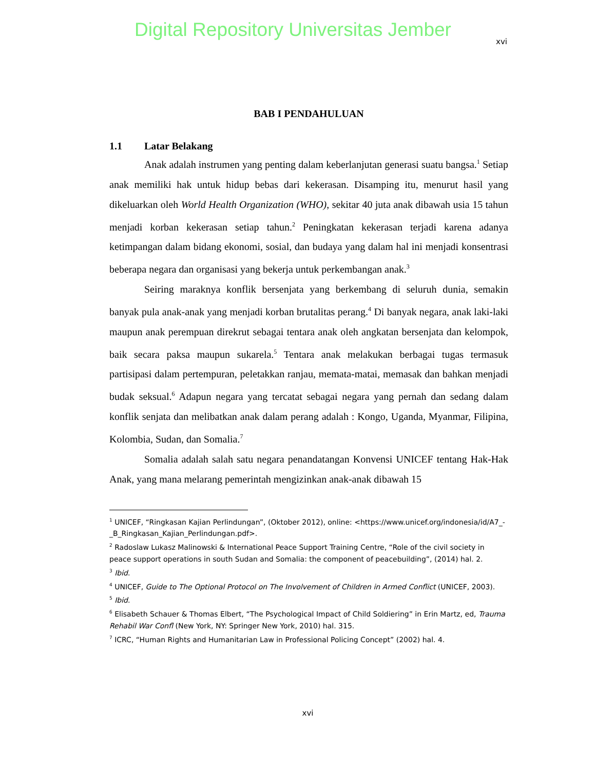Digital Repository Universitas Jember
xvi
BAB I PENDAHULUAN
1.1 Latar Belakang
Anak adalah instrumen yang penting dalam keberlanjutan generasi suatu bangsa.<sup>1</sup> Setiap anak memiliki hak untuk hidup bebas dari kekerasan. Disamping itu, menurut hasil yang dikeluarkan oleh World Health Organization (WHO), sekitar 40 juta anak dibawah usia 15 tahun menjadi korban kekerasan setiap tahun.<sup>2</sup> Peningkatan kekerasan terjadi karena adanya ketimpangan dalam bidang ekonomi, sosial, dan budaya yang dalam hal ini menjadi konsentrasi beberapa negara dan organisasi yang bekerja untuk perkembangan anak.<sup>3</sup>
Seiring maraknya konflik bersenjata yang berkembang di seluruh dunia, semakin banyak pula anak-anak yang menjadi korban brutalitas perang.<sup>4</sup> Di banyak negara, anak laki-laki maupun anak perempuan direkrut sebagai tentara anak oleh angkatan bersenjata dan kelompok, baik secara paksa maupun sukarela.<sup>5</sup> Tentara anak melakukan berbagai tugas termasuk partisipasi dalam pertempuran, peletakkan ranjau, memata-matai, memasak dan bahkan menjadi budak seksual.<sup>6</sup> Adapun negara yang tercatat sebagai negara yang pernah dan sedang dalam konflik senjata dan melibatkan anak dalam perang adalah : Kongo, Uganda, Myanmar, Filipina, Kolombia, Sudan, dan Somalia.<sup>7</sup>
Somalia adalah salah satu negara penandatangan Konvensi UNICEF tentang Hak-Hak Anak, yang mana melarang pemerintah mengizinkan anak-anak dibawah 15
<sup>1</sup> UNICEF, “Ringkasan Kajian Perlindungan”, (Oktober 2012), online: <https://www.unicef.org/indonesia/id/A7_-_B_Ringkasan_Kajian_Perlindungan.pdf>.
<sup>2</sup> Radoslaw Lukasz Malinowski & International Peace Support Training Centre, “Role of the civil society in peace support operations in south Sudan and Somalia: the component of peacebuilding”, (2014) hal. 2.
<sup>3</sup> Ibid.
<sup>4</sup> UNICEF, Guide to The Optional Protocol on The Involvement of Children in Armed Conflict (UNICEF, 2003).
<sup>5</sup> Ibid.
<sup>6</sup> Elisabeth Schauer & Thomas Elbert, “The Psychological Impact of Child Soldiering” in Erin Martz, ed, Trauma Rehabil War Confl (New York, NY: Springer New York, 2010) hal. 315.
<sup>7</sup> ICRC, “Human Rights and Humanitarian Law in Professional Policing Concept” (2002) hal. 4.
xvi